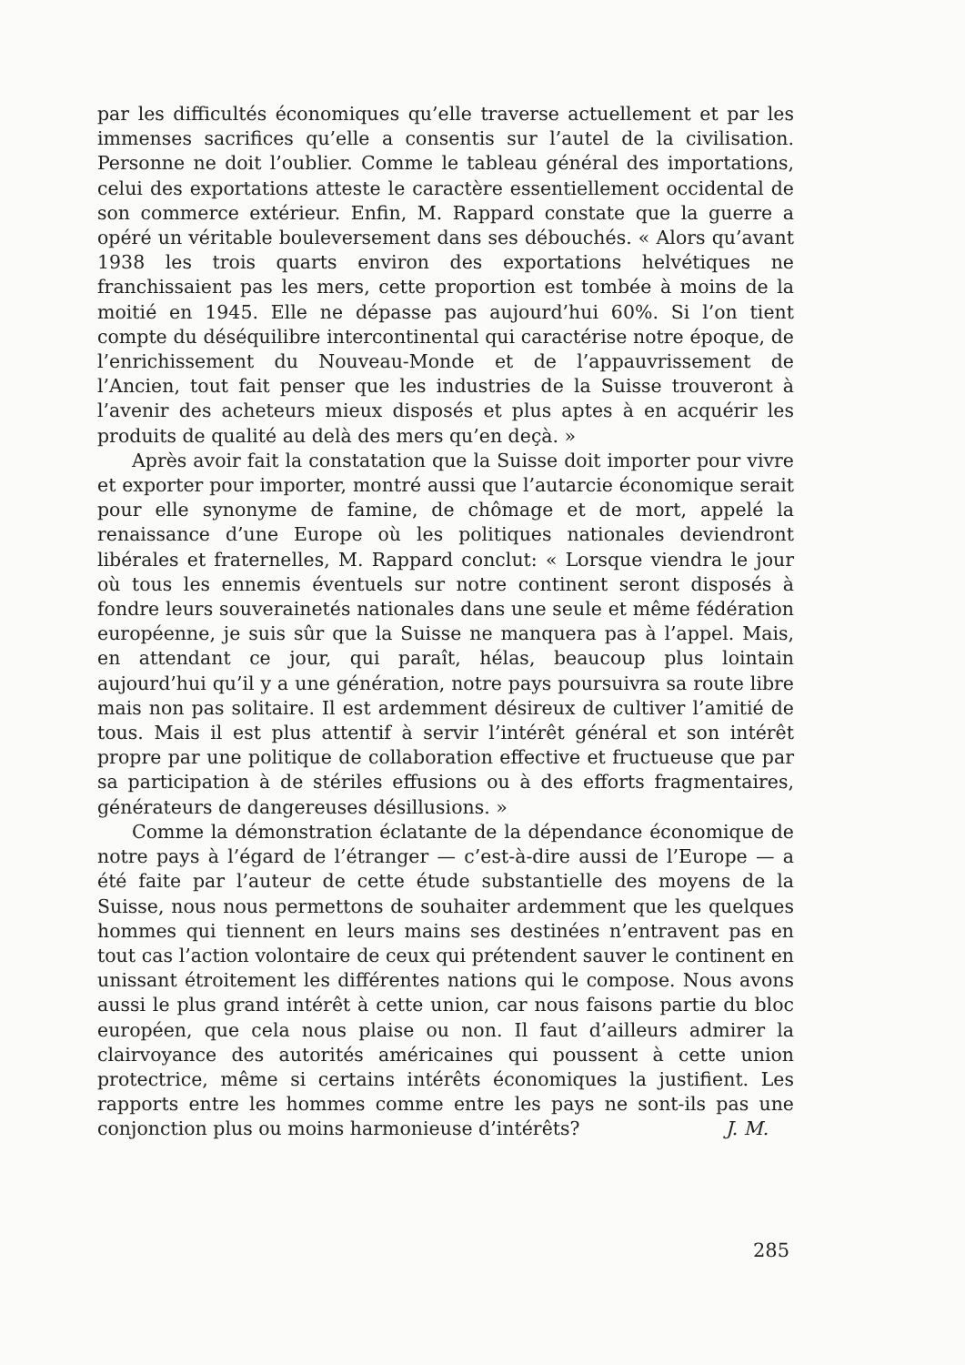par les difficultés économiques qu’elle traverse actuellement et par les immenses sacrifices qu’elle a consentis sur l’autel de la civilisation. Personne ne doit l’oublier. Comme le tableau général des importations, celui des exportations atteste le caractère essentiellement occidental de son commerce extérieur. Enfin, M. Rappard constate que la guerre a opéré un véritable bouleversement dans ses débouchés. « Alors qu’avant 1938 les trois quarts environ des exportations helvétiques ne franchissaient pas les mers, cette proportion est tombée à moins de la moitié en 1945. Elle ne dépasse pas aujourd’hui 60%. Si l’on tient compte du déséquilibre intercontinental qui caractérise notre époque, de l’enrichissement du Nouveau-Monde et de l’appauvrissement de l’Ancien, tout fait penser que les industries de la Suisse trouveront à l’avenir des acheteurs mieux disposés et plus aptes à en acquérir les produits de qualité au delà des mers qu’en deçà. »
Après avoir fait la constatation que la Suisse doit importer pour vivre et exporter pour importer, montré aussi que l’autarcie économique serait pour elle synonyme de famine, de chômage et de mort, appelé la renaissance d’une Europe où les politiques nationales deviendront libérales et fraternelles, M. Rappard conclut: « Lorsque viendra le jour où tous les ennemis éventuels sur notre continent seront disposés à fondre leurs souverainetés nationales dans une seule et même fédération européenne, je suis sûr que la Suisse ne manquera pas à l’appel. Mais, en attendant ce jour, qui paraît, hélas, beaucoup plus lointain aujourd’hui qu’il y a une génération, notre pays poursuivra sa route libre mais non pas solitaire. Il est ardemment désireux de cultiver l’amitié de tous. Mais il est plus attentif à servir l’intérêt général et son intérêt propre par une politique de collaboration effective et fructueuse que par sa participation à de stériles effusions ou à des efforts fragmentaires, générateurs de dangereuses désillusions. »
Comme la démonstration éclatante de la dépendance économique de notre pays à l’égard de l’étranger — c’est-à-dire aussi de l’Europe — a été faite par l’auteur de cette étude substantielle des moyens de la Suisse, nous nous permettons de souhaiter ardemment que les quelques hommes qui tiennent en leurs mains ses destinées n’entravent pas en tout cas l’action volontaire de ceux qui prétendent sauver le continent en unissant étroitement les différentes nations qui le compose. Nous avons aussi le plus grand intérêt à cette union, car nous faisons partie du bloc européen, que cela nous plaise ou non. Il faut d’ailleurs admirer la clairvoyance des autorités américaines qui poussent à cette union protectrice, même si certains intérêts économiques la justifient. Les rapports entre les hommes comme entre les pays ne sont-ils pas une conjonction plus ou moins harmonieuse d’intérêts? J. M.
285